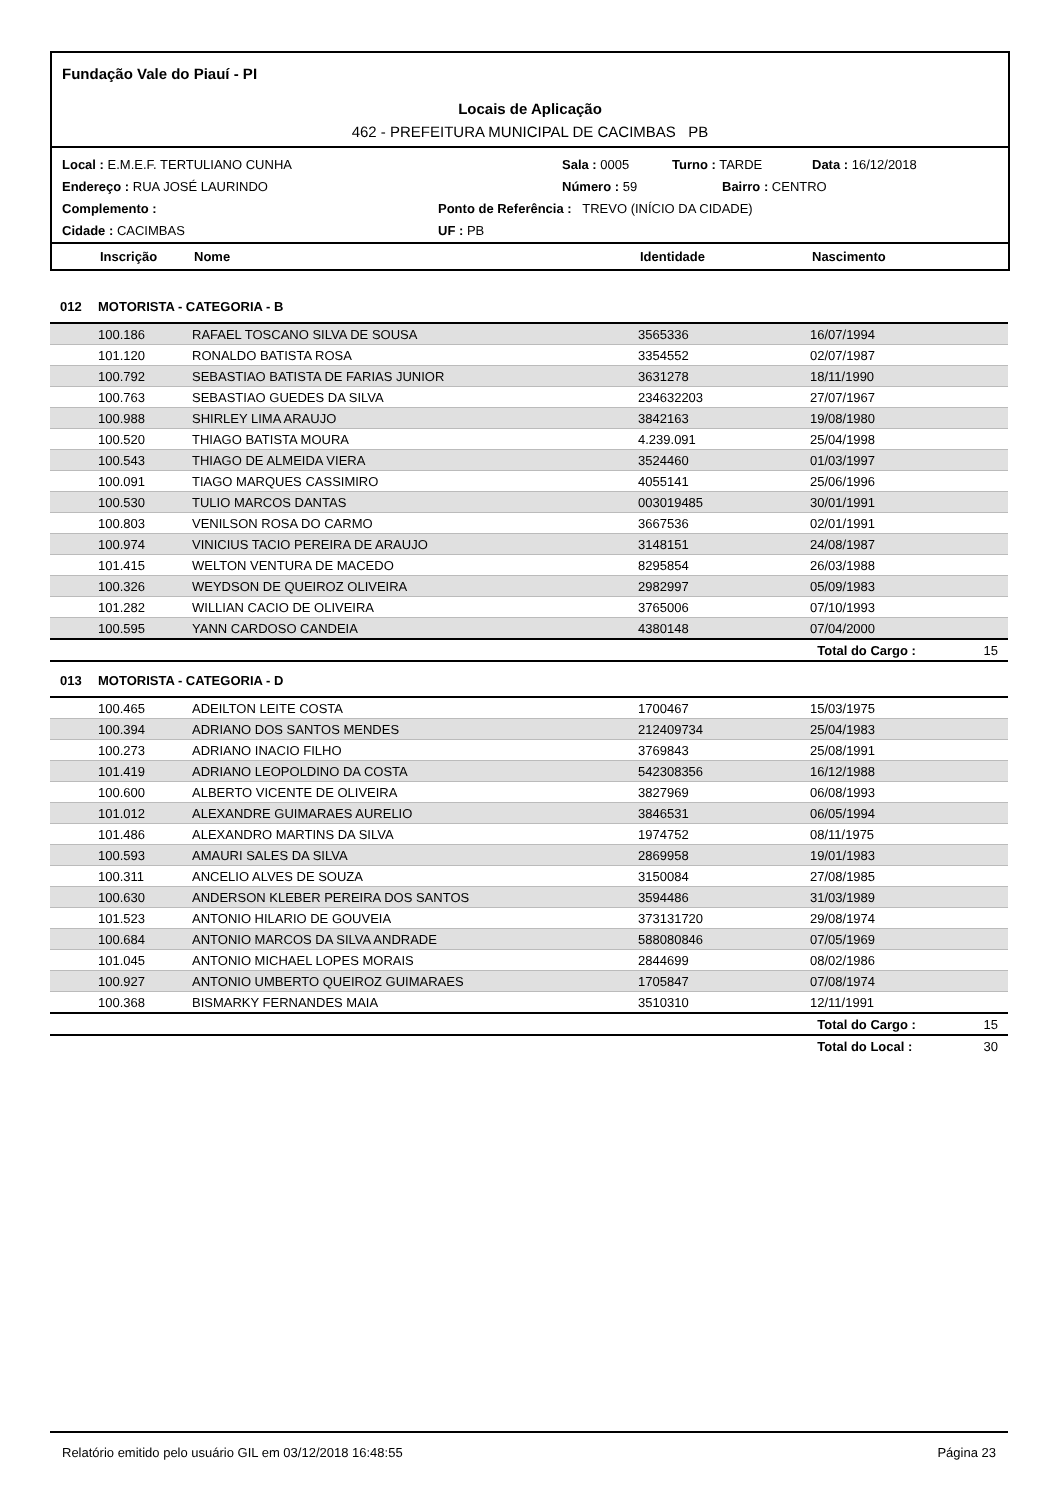Fundação Vale do Piauí - PI
Locais de Aplicação
462 - PREFEITURA MUNICIPAL DE CACIMBAS PB
Local : E.M.E.F. TERTULIANO CUNHA Sala : 0005 Turno : TARDE Data : 16/12/2018
Endereço : RUA JOSÉ LAURINDO Número : 59 Bairro : CENTRO
Complemento : Ponto de Referência : TREVO (INÍCIO DA CIDADE)
Cidade : CACIMBAS UF : PB
Inscrição Nome Identidade Nascimento
| 012 | MOTORISTA - CATEGORIA - B | | | | |
| | 100.186 | RAFAEL TOSCANO SILVA DE SOUSA | 3565336 | 16/07/1994 | |
| | 101.120 | RONALDO BATISTA ROSA | 3354552 | 02/07/1987 | |
| | 100.792 | SEBASTIAO BATISTA DE FARIAS JUNIOR | 3631278 | 18/11/1990 | |
| | 100.763 | SEBASTIAO GUEDES DA SILVA | 234632203 | 27/07/1967 | |
| | 100.988 | SHIRLEY LIMA ARAUJO | 3842163 | 19/08/1980 | |
| | 100.520 | THIAGO BATISTA MOURA | 4.239.091 | 25/04/1998 | |
| | 100.543 | THIAGO DE ALMEIDA VIERA | 3524460 | 01/03/1997 | |
| | 100.091 | TIAGO MARQUES CASSIMIRO | 4055141 | 25/06/1996 | |
| | 100.530 | TULIO MARCOS DANTAS | 003019485 | 30/01/1991 | |
| | 100.803 | VENILSON ROSA DO CARMO | 3667536 | 02/01/1991 | |
| | 100.974 | VINICIUS TACIO PEREIRA DE ARAUJO | 3148151 | 24/08/1987 | |
| | 101.415 | WELTON VENTURA DE MACEDO | 8295854 | 26/03/1988 | |
| | 100.326 | WEYDSON DE QUEIROZ OLIVEIRA | 2982997 | 05/09/1983 | |
| | 101.282 | WILLIAN CACIO DE OLIVEIRA | 3765006 | 07/10/1993 | |
| | 100.595 | YANN CARDOSO CANDEIA | 4380148 | 07/04/2000 | |
| | | | | Total do Cargo : | 15 |
| 013 | MOTORISTA - CATEGORIA - D | | | | |
| | 100.465 | ADEILTON LEITE COSTA | 1700467 | 15/03/1975 | |
| | 100.394 | ADRIANO DOS SANTOS MENDES | 212409734 | 25/04/1983 | |
| | 100.273 | ADRIANO INACIO FILHO | 3769843 | 25/08/1991 | |
| | 101.419 | ADRIANO LEOPOLDINO DA COSTA | 542308356 | 16/12/1988 | |
| | 100.600 | ALBERTO VICENTE DE OLIVEIRA | 3827969 | 06/08/1993 | |
| | 101.012 | ALEXANDRE GUIMARAES AURELIO | 3846531 | 06/05/1994 | |
| | 101.486 | ALEXANDRO MARTINS DA SILVA | 1974752 | 08/11/1975 | |
| | 100.593 | AMAURI SALES DA SILVA | 2869958 | 19/01/1983 | |
| | 100.311 | ANCELIO ALVES DE SOUZA | 3150084 | 27/08/1985 | |
| | 100.630 | ANDERSON KLEBER PEREIRA DOS SANTOS | 3594486 | 31/03/1989 | |
| | 101.523 | ANTONIO HILARIO DE GOUVEIA | 373131720 | 29/08/1974 | |
| | 100.684 | ANTONIO MARCOS DA SILVA ANDRADE | 588080846 | 07/05/1969 | |
| | 101.045 | ANTONIO MICHAEL LOPES MORAIS | 2844699 | 08/02/1986 | |
| | 100.927 | ANTONIO UMBERTO QUEIROZ GUIMARAES | 1705847 | 07/08/1974 | |
| | 100.368 | BISMARKY FERNANDES MAIA | 3510310 | 12/11/1991 | |
| | | | | Total do Cargo : | 15 |
| | | | | Total do Local : | 30 |
Relatório emitido pelo usuário GIL em 03/12/2018 16:48:55 Página 23